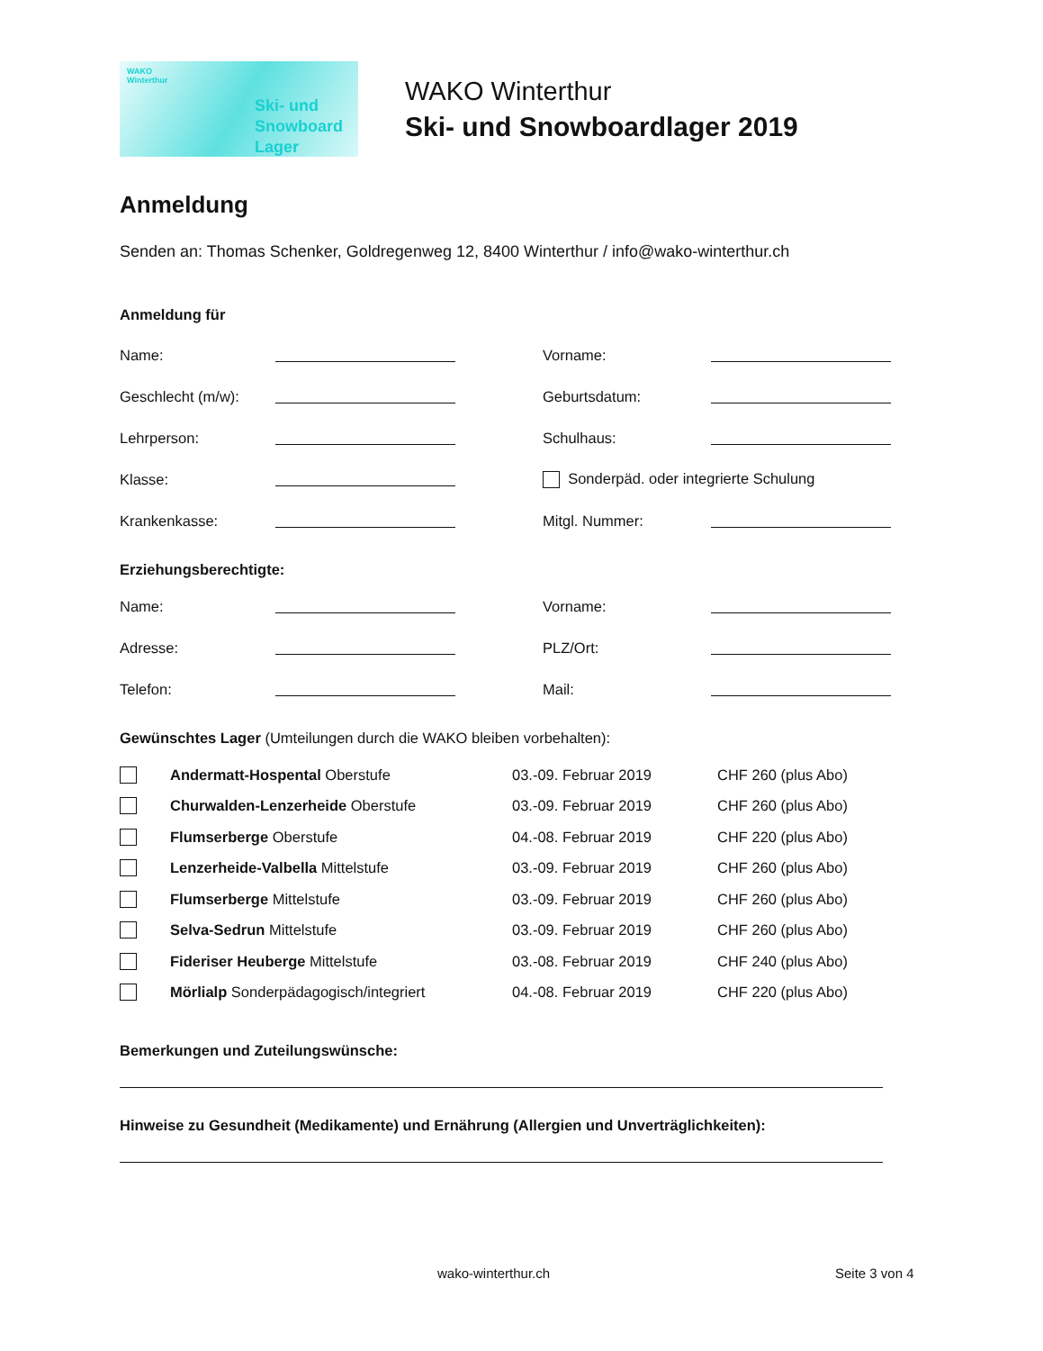WAKO
Winterthur
Ski- und
Snowboard
Lager
WAKO Winterthur
Ski- und Snowboardlager 2019
Anmeldung
Senden an: Thomas Schenker, Goldregenweg 12, 8400 Winterthur / info@wako-winterthur.ch
Anmeldung für
Name: Vorname:
Geschlecht (m/w): Geburtsdatum:
Lehrperson: Schulhaus:
Klasse: Sonderpäd. oder integrierte Schulung
Krankenkasse: Mitgl. Nummer:
Erziehungsberechtigte:
Name: Vorname:
Adresse: PLZ/Ort:
Telefon: Mail:
Gewünschtes Lager (Umteilungen durch die WAKO bleiben vorbehalten):
Andermatt-Hospental Oberstufe 03.-09. Februar 2019 CHF 260 (plus Abo)
Churwalden-Lenzerheide Oberstufe 03.-09. Februar 2019 CHF 260 (plus Abo)
Flumserberge Oberstufe 04.-08. Februar 2019 CHF 220 (plus Abo)
Lenzerheide-Valbella Mittelstufe 03.-09. Februar 2019 CHF 260 (plus Abo)
Flumserberge Mittelstufe 03.-09. Februar 2019 CHF 260 (plus Abo)
Selva-Sedrun Mittelstufe 03.-09. Februar 2019 CHF 260 (plus Abo)
Fideriser Heuberge Mittelstufe 03.-08. Februar 2019 CHF 240 (plus Abo)
Mörlialp Sonderpädagogisch/integriert 04.-08. Februar 2019 CHF 220 (plus Abo)
Bemerkungen und Zuteilungswünsche:
Hinweise zu Gesundheit (Medikamente) und Ernährung (Allergien und Unverträglichkeiten):
wako-winterthur.ch Seite 3 von 4